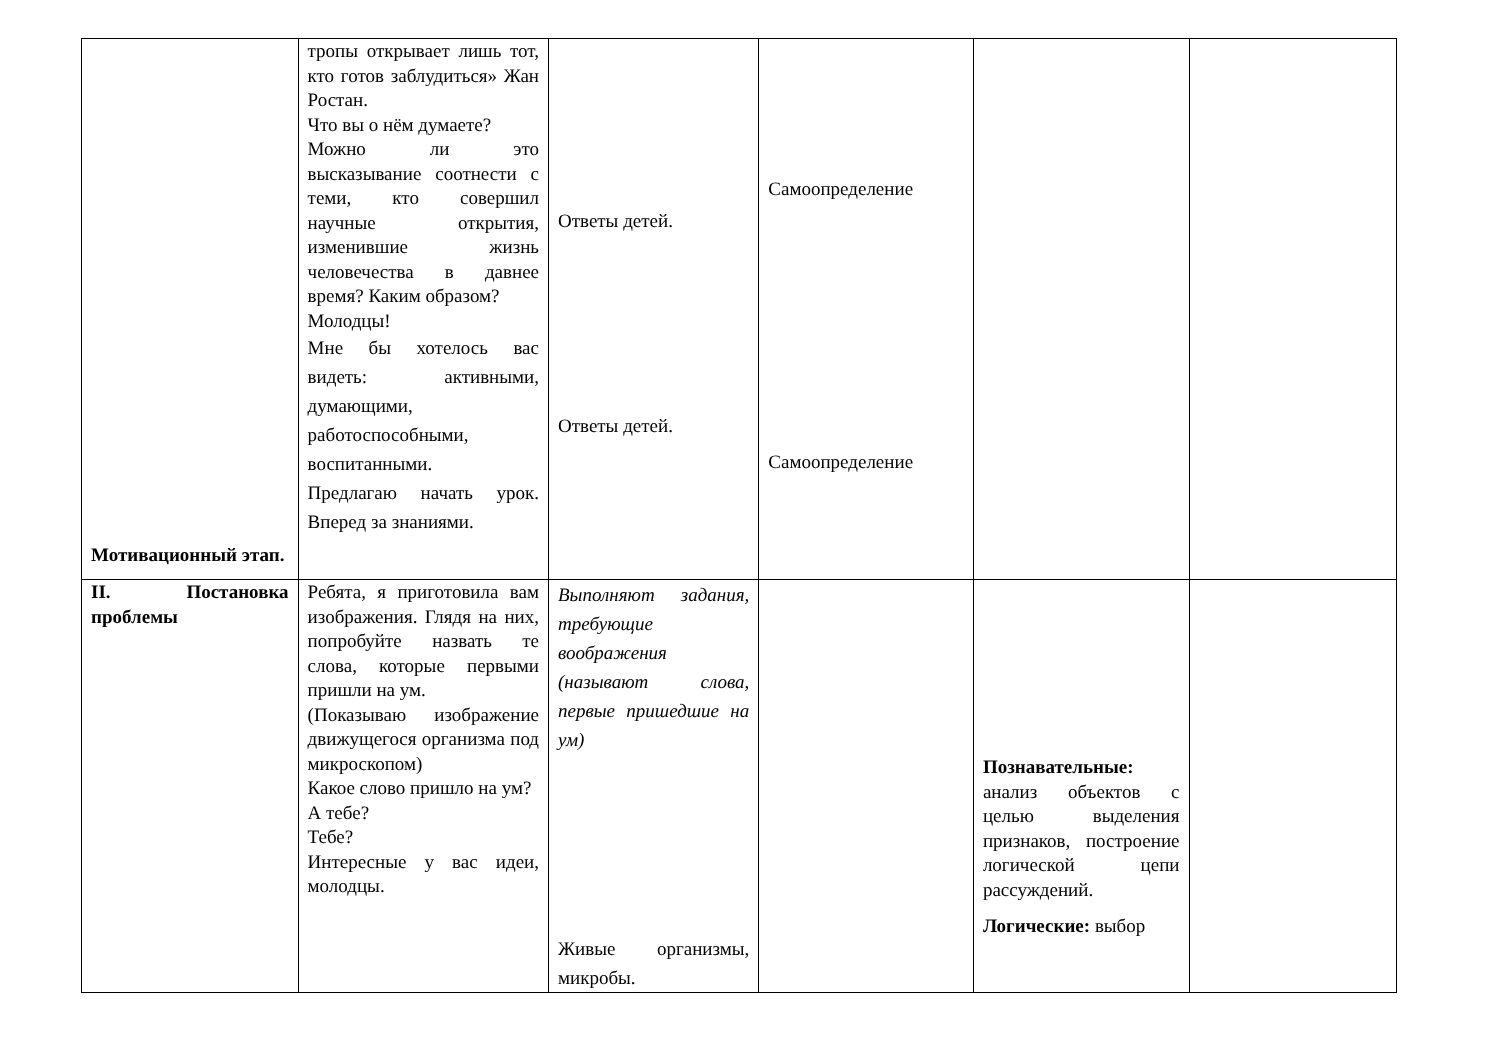| Мотивационный этап. | тропы открывает лишь тот, кто готов заблудиться» Жан Ростан. Что вы о нём думаете? Можно ли это высказывание соотнести с теми, кто совершил научные открытия, изменившие жизнь человечества в давнее время? Каким образом? Молодцы! Мне бы хотелось вас видеть: активными, думающими, работоспособными, воспитанными. Предлагаю начать урок. Вперед за знаниями. | Ответы детей. Ответы детей. | Самоопределение Самоопределение | | |
| II. Постановка проблемы | Ребята, я приготовила вам изображения. Глядя на них, попробуйте назвать те слова, которые первыми пришли на ум. (Показываю изображение движущегося организма под микроскопом) Какое слово пришло на ум? А тебе? Тебе? Интересные у вас идеи, молодцы. | Выполняют задания, требующие воображения (называют слова, первые пришедшие на ум) Живые организмы, микробы. | | Познавательные: анализ объектов с целью выделения признаков, построение логической цепи рассуждений. Логические: выбор | |